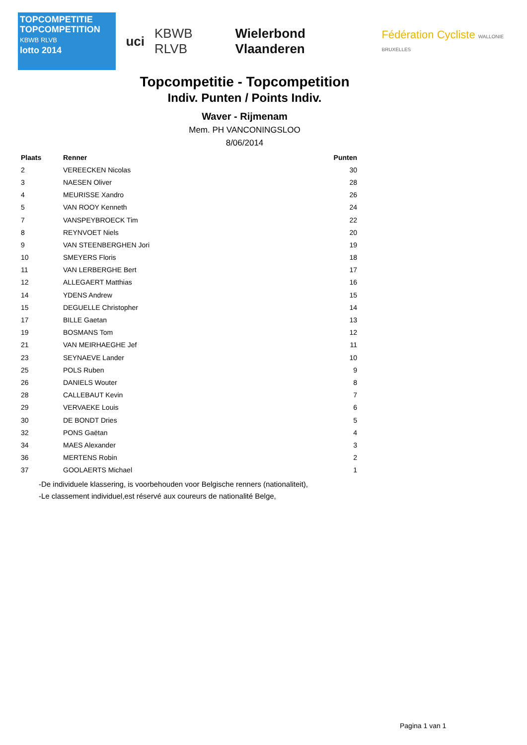TOPCOMPETITIE
TOPCOMPETITION
KBWB RLVB
lotto 2014
uci KBWB RLVB Wielerbond Vlaanderen
Fédération Cycliste WALLONIE BRUXELLES
Topcompetitie - Topcompetition
Indiv. Punten / Points Indiv.
Waver - Rijmenam
Mem. PH VANCONINGSLOO
8/06/2014
| Plaats | Renner | Punten |
| --- | --- | --- |
| 2 | VEREECKEN Nicolas | 30 |
| 3 | NAESEN Oliver | 28 |
| 4 | MEURISSE Xandro | 26 |
| 5 | VAN ROOY Kenneth | 24 |
| 7 | VANSPEYBROECK Tim | 22 |
| 8 | REYNVOET Niels | 20 |
| 9 | VAN STEENBERGHEN Jori | 19 |
| 10 | SMEYERS Floris | 18 |
| 11 | VAN LERBERGHE Bert | 17 |
| 12 | ALLEGAERT Matthias | 16 |
| 14 | YDENS Andrew | 15 |
| 15 | DEGUELLE Christopher | 14 |
| 17 | BILLE Gaetan | 13 |
| 19 | BOSMANS Tom | 12 |
| 21 | VAN MEIRHAEGHE Jef | 11 |
| 23 | SEYNAEVE Lander | 10 |
| 25 | POLS Ruben | 9 |
| 26 | DANIELS Wouter | 8 |
| 28 | CALLEBAUT Kevin | 7 |
| 29 | VERVAEKE Louis | 6 |
| 30 | DE BONDT Dries | 5 |
| 32 | PONS Gaëtan | 4 |
| 34 | MAES Alexander | 3 |
| 36 | MERTENS Robin | 2 |
| 37 | GOOLAERTS Michael | 1 |
-De individuele klassering, is voorbehouden voor Belgische renners (nationaliteit),
-Le classement individuel,est réservé aux coureurs de nationalité Belge,
Pagina 1 van 1